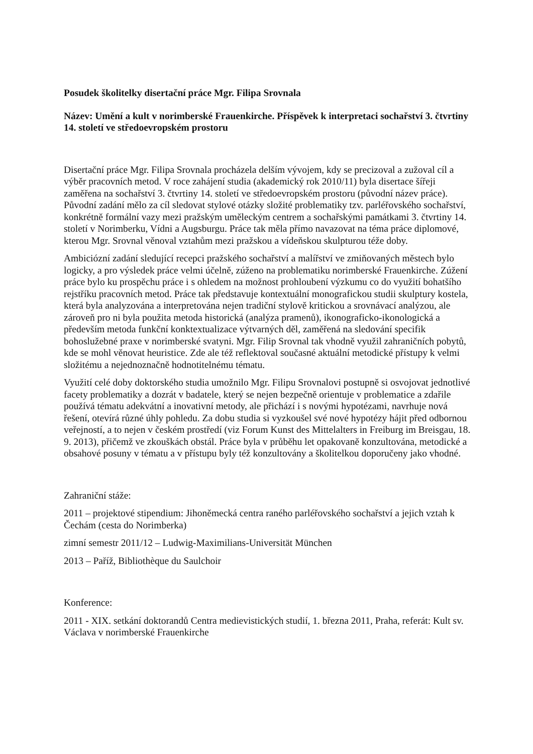Posudek školitelky disertační práce Mgr. Filipa Srovnala
Název: Umění a kult v norimberské Frauenkirche. Příspěvek k interpretaci sochařství 3. čtvrtiny 14. století ve středoevropském prostoru
Disertační práce Mgr. Filipa Srovnala procházela delším vývojem, kdy se precizoval a zužoval cíl a výběr pracovních metod. V roce zahájení studia (akademický rok 2010/11) byla disertace šířeji zaměřena na sochařství 3. čtvrtiny 14. století ve středoevropském prostoru (původní název práce). Původní zadání mělo za cíl sledovat stylové otázky složité problematiky tzv. parléřovského sochařství, konkrétně formální vazy mezi pražským uměleckým centrem a sochařskými památkami 3. čtvrtiny 14. století v Norimberku, Vídni a Augsburgu. Práce tak měla přímo navazovat na téma práce diplomové, kterou Mgr. Srovnal věnoval vztahům mezi pražskou a vídeňskou skulpturou téže doby.
Ambiciózní zadání sledující recepci pražského sochařství a malířství ve zmiňovaných městech bylo logicky, a pro výsledek práce velmi účelně, zúženo na problematiku norimberské Frauenkirche. Zúžení práce bylo ku prospěchu práce i s ohledem na možnost prohloubení výzkumu co do využití bohatšího rejstříku pracovních metod. Práce tak představuje kontextuální monografickou studii skulptury kostela, která byla analyzována a interpretována nejen tradiční stylově kritickou a srovnávací analýzou, ale zároveň pro ni byla použita metoda historická (analýza pramenů), ikonograficko-ikonologická a především metoda funkční konktextualizace výtvarných děl, zaměřená na sledování specifik bohoslužebné praxe v norimberské svatyni. Mgr. Filip Srovnal tak vhodně využil zahraničních pobytů, kde se mohl věnovat heuristice. Zde ale též reflektoval současné aktuální metodické přístupy k velmi složitému a nejednoznačně hodnotitelnému tématu.
Využití celé doby doktorského studia umožnilo Mgr. Filipu Srovnalovi postupně si osvojovat jednotlivé facety problematiky a dozrát v badatele, který se nejen bezpečně orientuje v problematice a zdařile používá tématu adekvátní a inovativní metody, ale přichází i s novými hypotézami, navrhuje nová řešení, otevírá různé úhly pohledu. Za dobu studia si vyzkoušel své nové hypotézy hájit před odbornou veřejností, a to nejen v českém prostředí (viz Forum Kunst des Mittelalters in Freiburg im Breisgau, 18. 9. 2013), přičemž ve zkouškách obstál. Práce byla v průběhu let opakovaně konzultována, metodické a obsahové posuny v tématu a v přístupu byly též konzultovány a školitelkou doporučeny jako vhodné.
Zahraniční stáže:
2011 – projektové stipendium: Jihoněmecká centra raného parléřovského sochařství a jejich vztah k Čechám (cesta do Norimberka)
zimní semestr 2011/12 – Ludwig-Maximilians-Universität München
2013 – Paříž, Bibliothèque du Saulchoir
Konference:
2011 - XIX. setkání doktorandů Centra medievistických studií, 1. března 2011, Praha, referát: Kult sv. Václava v norimberské Frauenkirche